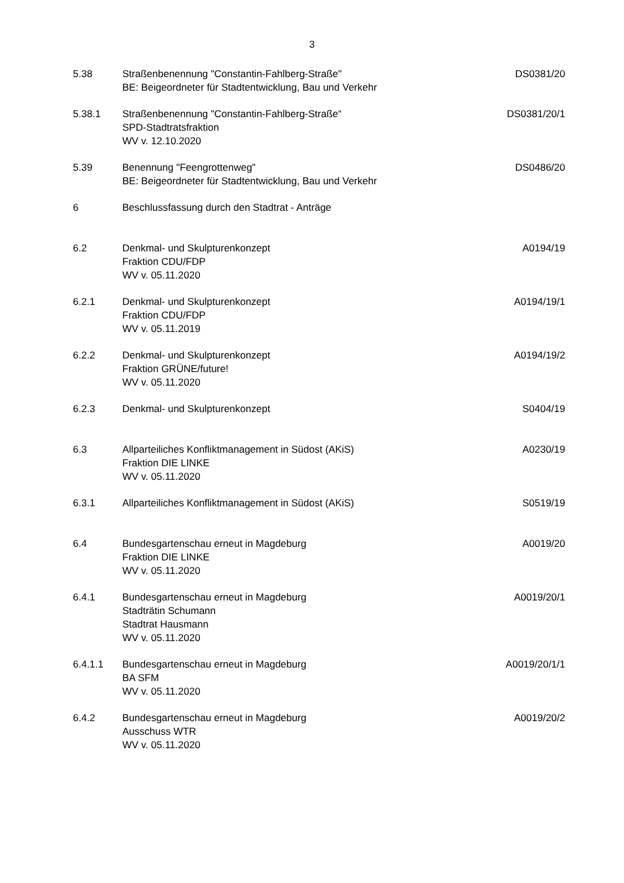3
| 5.38 | Straßenbenennung "Constantin-Fahlberg-Straße" BE: Beigeordneter für Stadtentwicklung, Bau und Verkehr | DS0381/20 |
| 5.38.1 | Straßenbenennung "Constantin-Fahlberg-Straße“ SPD-Stadtratsfraktion WV v. 12.10.2020 | DS0381/20/1 |
| 5.39 | Benennung "Feengrottenweg" BE: Beigeordneter für Stadtentwicklung, Bau und Verkehr | DS0486/20 |
| 6 | Beschlussfassung durch den Stadtrat - Anträge | |
| 6.2 | Denkmal- und Skulpturenkonzept Fraktion CDU/FDP WV v. 05.11.2020 | A0194/19 |
| 6.2.1 | Denkmal- und Skulpturenkonzept Fraktion CDU/FDP WV v. 05.11.2019 | A0194/19/1 |
| 6.2.2 | Denkmal- und Skulpturenkonzept Fraktion GRÜNE/future! WV v. 05.11.2020 | A0194/19/2 |
| 6.2.3 | Denkmal- und Skulpturenkonzept | S0404/19 |
| 6.3 | Allparteiliches Konfliktmanagement in Südost (AKiS) Fraktion DIE LINKE WV v. 05.11.2020 | A0230/19 |
| 6.3.1 | Allparteiliches Konfliktmanagement in Südost (AKiS) | S0519/19 |
| 6.4 | Bundesgartenschau erneut in Magdeburg Fraktion DIE LINKE WV v. 05.11.2020 | A0019/20 |
| 6.4.1 | Bundesgartenschau erneut in Magdeburg Stadträtin Schumann Stadtrat Hausmann WV v. 05.11.2020 | A0019/20/1 |
| 6.4.1.1 | Bundesgartenschau erneut in Magdeburg BA SFM WV v. 05.11.2020 | A0019/20/1/1 |
| 6.4.2 | Bundesgartenschau erneut in Magdeburg Ausschuss WTR WV v. 05.11.2020 | A0019/20/2 |